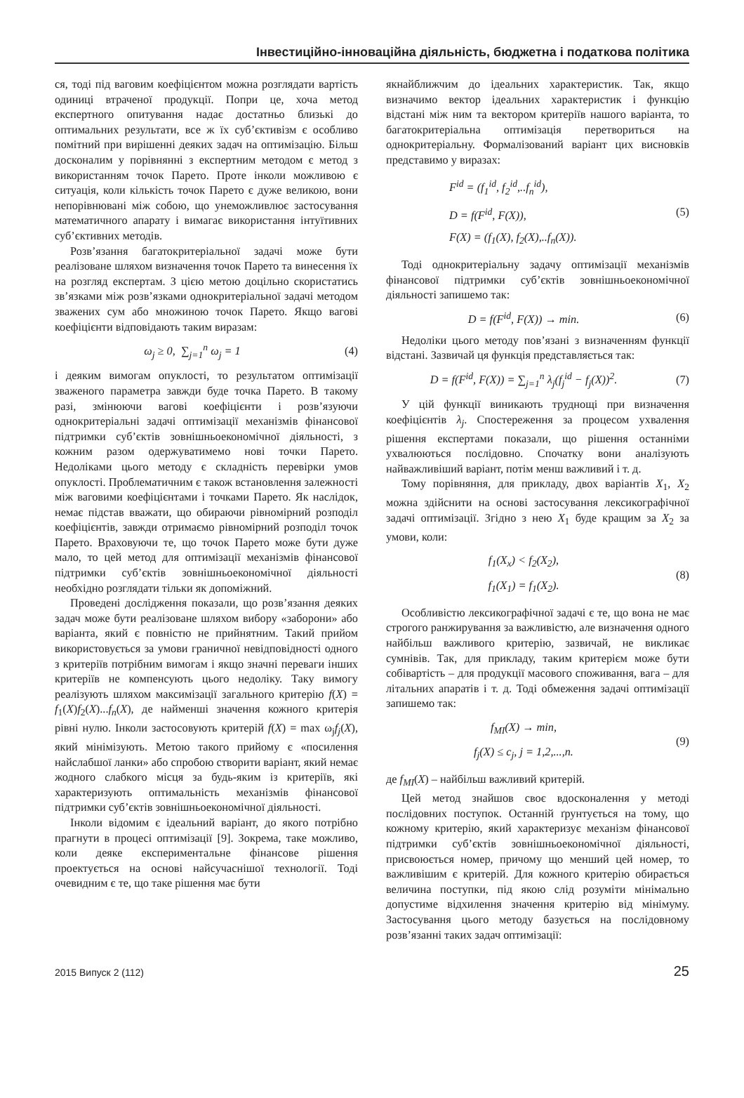Інвестиційно-інноваційна діяльність, бюджетна і податкова політика
ся, тоді під ваговим коефіцієнтом можна розглядати вартість одиниці втраченої продукції. Попри це, хоча метод експертного опитування надає достатньо близькі до оптимальних результати, все ж їх суб’єктивізм є особливо помітний при вирішенні деяких задач на оптимізацію. Більш досконалим у порівнянні з експертним методом є метод з використанням точок Парето. Проте інколи можливою є ситуація, коли кількість точок Парето є дуже великою, вони непорівнювані між собою, що унеможливлює застосування математичного апарату і вимагає використання інтуїтивних суб’єктивних методів.
Розв’язання багатокритеріальної задачі може бути реалізоване шляхом визначення точок Парето та винесення їх на розгляд експертам. З цією метою доцільно скористатись зв’язками між розв’язками однокритеріальної задачі методом зважених сум або множиною точок Парето. Якщо вагові коефіцієнти відповідають таким виразам:
ω<sub>j</sub> ≥ 0, ∑<sub>j=1</sub><sup>n</sup> ω<sub>j</sub> = 1 (4)
і деяким вимогам опуклості, то результатом оптимізації зваженого параметра завжди буде точка Парето. В такому разі, змінюючи вагові коефіцієнти і розв’язуючи однокритеріальні задачі оптимізації механізмів фінансової підтримки суб’єктів зовнішньоекономічної діяльності, з кожним разом одержуватимемо нові точки Парето. Недоліками цього методу є складність перевірки умов опуклості. Проблематичним є також встановлення залежності між ваговими коефіцієнтами і точками Парето. Як наслідок, немає підстав вважати, що обираючи рівномірний розподіл коефіцієнтів, завжди отримаємо рівномірний розподіл точок Парето. Враховуючи те, що точок Парето може бути дуже мало, то цей метод для оптимізації механізмів фінансової підтримки суб’єктів зовнішньоекономічної діяльності необхідно розглядати тільки як допоміжний.
Проведені дослідження показали, що розв’язання деяких задач може бути реалізоване шляхом вибору «заборони» або варіанта, який є повністю не прийнятним. Такий прийом використовується за умови граничної невідповідності одного з критеріїв потрібним вимогам і якщо значні переваги інших критеріїв не компенсують цього недоліку. Таку вимогу реалізують шляхом максимізації загального критерію f(X) = f<sub>1</sub>(X)f<sub>2</sub>(X)...f<sub>n</sub>(X), де найменші значення кожного критерія рівні нулю. Інколи застосовують критерій f(X) = max ω<sub>j</sub>f<sub>j</sub>(X), який мінімізують. Метою такого прийому є «посилення найслабшої ланки» або спробою створити варіант, який немає жодного слабкого місця за будь-яким із критеріїв, які характеризують оптимальність механізмів фінансової підтримки суб’єктів зовнішньоекономічної діяльності.
Інколи відомим є ідеальний варіант, до якого потрібно прагнути в процесі оптимізації [9]. Зокрема, таке можливо, коли деяке експериментальне фінансове рішення проектується на основі найсучаснішої технології. Тоді очевидним є те, що таке рішення має бути
якнайближчим до ідеальних характеристик. Так, якщо визначимо вектор ідеальних характеристик і функцію відстані між ним та вектором критеріїв нашого варіанта, то багатокритеріальна оптимізація перетвориться на однокритеріальну. Формалізований варіант цих висновків представимо у виразах:
F<sup>id</sup> = (f<sub>1</sub><sup>id</sup>, f<sub>2</sub><sup>id</sup>,..f<sub>n</sub><sup>id</sup>),
D = f(F<sup>id</sup>, F(X)),
F(X) = (f<sub>1</sub>(X), f<sub>2</sub>(X),..f<sub>n</sub>(X)). (5)
Тоді однокритеріальну задачу оптимізації механізмів фінансової підтримки суб’єктів зовнішньоекономічної діяльності запишемо так:
D = f(F<sup>id</sup>, F(X)) → min. (6)
Недоліки цього методу пов’язані з визначенням функції відстані. Зазвичай ця функція представляється так:
D = f(F<sup>id</sup>, F(X)) = ∑<sub>j=1</sub><sup>n</sup> λ<sub>j</sub>(f<sub>j</sub><sup>id</sup> − f<sub>j</sub>(X))<sup>2</sup>. (7)
У цій функції виникають труднощі при визначення коефіцієнтів λ<sub>j</sub>. Спостереження за процесом ухвалення рішення експертами показали, що рішення останніми ухвалюються послідовно. Спочатку вони аналізують найважливіший варіант, потім менш важливий і т. д.
Тому порівняння, для прикладу, двох варіантів X<sub>1</sub>, X<sub>2</sub> можна здійснити на основі застосування лексикографічної задачі оптимізації. Згідно з нею X<sub>1</sub> буде кращим за X<sub>2</sub> за умови, коли:
f<sub>1</sub>(X<sub>x</sub>) < f<sub>2</sub>(X<sub>2</sub>),
f<sub>1</sub>(X<sub>1</sub>) = f<sub>1</sub>(X<sub>2</sub>). (8)
Особливістю лексикографічної задачі є те, що вона не має строгого ранжирування за важливістю, але визначення одного найбільш важливого критерію, зазвичай, не викликає сумнівів. Так, для прикладу, таким критерієм може бути собівартість – для продукції масового споживання, вага – для літальних апаратів і т. д. Тоді обмеження задачі оптимізації запишемо так:
f<sub>MI</sub>(X) → min,
f<sub>j</sub>(X) ≤ c<sub>j</sub>, j = 1,2,...,n. (9)
де f<sub>MI</sub>(X) – найбільш важливий критерій.
Цей метод знайшов своє вдосконалення у методі послідовних поступок. Останній ґрунтується на тому, що кожному критерію, який характеризує механізм фінансової підтримки суб’єктів зовнішньоекономічної діяльності, присвоюється номер, причому що менший цей номер, то важливішим є критерій. Для кожного критерію обирається величина поступки, під якою слід розуміти мінімально допустиме відхилення значення критерію від мінімуму. Застосування цього методу базується на послідовному розв’язанні таких задач оптимізації:
2015 Випуск 2 (112) 25